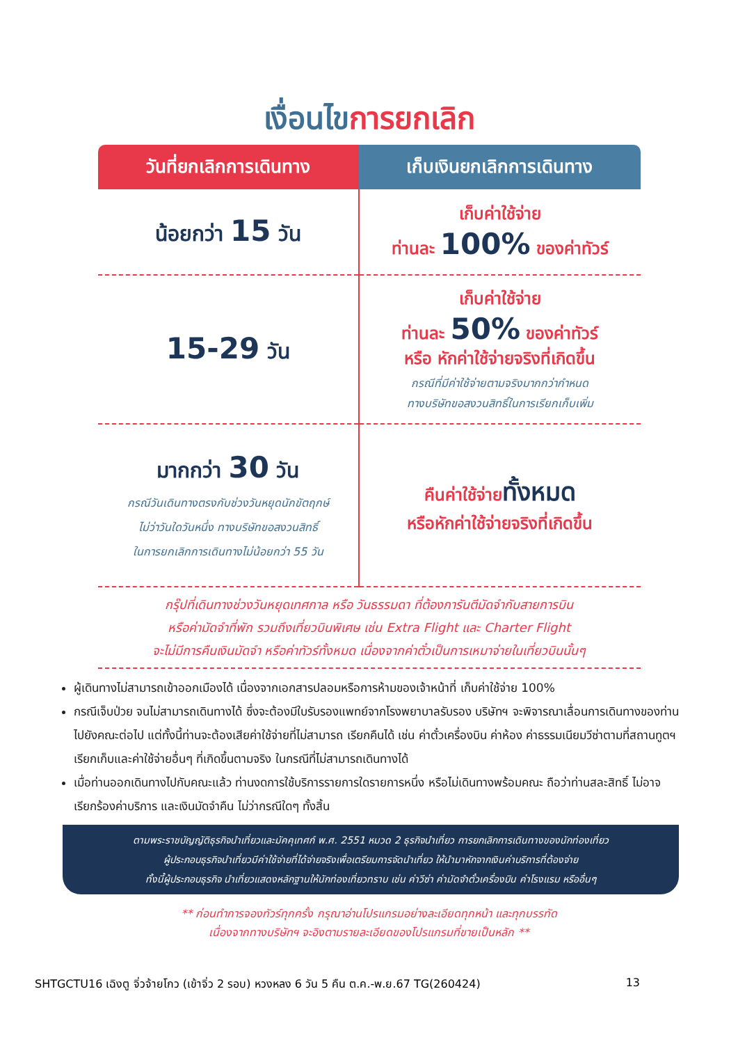เงื่อนไขการยกเลิก
| วันที่ยกเลิกการเดินทาง | เก็บเงินยกเลิกการเดินทาง |
| --- | --- |
| น้อยกว่า 15 วัน | เก็บค่าใช้จ่าย ท่านละ 100% ของค่าทัวร์ |
| 15-29 วัน | เก็บค่าใช้จ่าย ท่านละ 50% ของค่าทัวร์ หรือ หักค่าใช้จ่ายจริงที่เกิดขึ้น กรณีที่มีค่าใช้จ่ายตามจริงมากกว่ากำหนด ทางบริษัทขอสงวนสิทธิ์ในการเรียกเก็บเพิ่ม |
| มากกว่า 30 วัน กรณีวันเดินทางตรงกับช่วงวันหยุดนักขัตฤกษ์ ไม่ว่าวันใดวันหนึ่ง ทางบริษัทขอสงวนสิทธิ์ ในการยกเลิกการเดินทางไม่น้อยกว่า 55 วัน | คืนค่าใช้จ่าย ทั้งหมด หรือหักค่าใช้จ่ายจริงที่เกิดขึ้น |
กรุ๊ปที่เดินทางช่วงวันหยุดเทศกาล หรือ วันธรรมดา ที่ต้องการันตีมัดจำกับสายการบิน
หรือค่ามัดจำที่พัก รวมถึงเที่ยวบินพิเศษ เช่น Extra Flight และ Charter Flight
จะไม่มีการคืนเงินมัดจำ หรือค่าทัวร์ทั้งหมด เนื่องจากค่าตั๋วเป็นการเหมาจ่ายในเที่ยวบินนั้นๆ
ผู้เดินทางไม่สามารถเข้าออกเมืองได้ เนื่องจากเอกสารปลอมหรือการห้ามของเจ้าหน้าที่ เก็บค่าใช้จ่าย 100%
กรณีเจ็บป่วย จนไม่สามารถเดินทางได้ ซึ่งจะต้องมีใบรับรองแพทย์จากโรงพยาบาลรับรอง บริษัทฯ จะพิจารณาเลื่อนการเดินทางของท่านไปยังคณะต่อไป แต่ทั้งนี้ท่านจะต้องเสียค่าใช้จ่ายที่ไม่สามารถ เรียกคืนได้ เช่น ค่าตั๋วเครื่องบิน ค่าห้อง ค่าธรรมเนียมวีซ่าตามที่สถานทูตฯ เรียกเก็บและค่าใช้จ่ายอื่นๆ ที่เกิดขึ้นตามจริง ในกรณีที่ไม่สามารถเดินทางได้
เมื่อท่านออกเดินทางไปกับคณะแล้ว ท่านงดการใช้บริการรายการใดรายการหนึ่ง หรือไม่เดินทางพร้อมคณะ ถือว่าท่านสละสิทธิ์ ไม่อาจเรียกร้องค่าบริการ และเงินมัดจำคืน ไม่ว่ากรณีใดๆ ทั้งสิ้น
ตามพระราชบัญญัติธุรกิจนำเที่ยวและมัคคุเทศก์ พ.ศ. 2551 หมวด 2 ธุรกิจนำเที่ยว การยกเลิกการเดินทางของนักท่องเที่ยว
ผู้ประกอบธุรกิจนำเที่ยวมีค่าใช้จ่ายที่ได้จ่ายจริงเพื่อเตรียมการจัดนำเที่ยว ให้นำมาหักจากเงินค่าบริการที่ต้องจ่าย
ทั้งนี้ผู้ประกอบธุรกิจ นำเที่ยวแสดงหลักฐานให้นักท่องเที่ยวทราบ เช่น ค่าวีซ่า ค่ามัดจำตั๋วเครื่องบิน ค่าโรงแรม หรืออื่นๆ
** ก่อนทำการจองทัวร์ทุกครั้ง กรุณาอ่านโปรแกรมอย่างละเอียดทุกหน้า และทุกบรรทัด
เนื่องจากทางบริษัทฯ จะอิงตามรายละเอียดของโปรแกรมที่ขายเป็นหลัก **
SHTGCTU16 เฉิงตู จิ่วจ้ายโกว (เข้าจิ่ว 2 รอบ) หวงหลง 6 วัน 5 คืน ต.ค.-พ.ย.67 TG(260424) 13